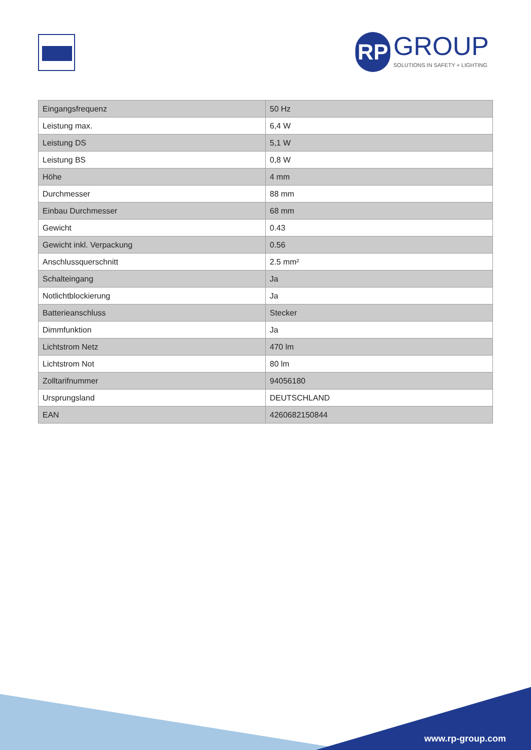RP GROUP SOLUTIONS IN SAFETY + LIGHTING
| Eingangsfrequenz | 50 Hz |
| Leistung max. | 6,4 W |
| Leistung DS | 5,1 W |
| Leistung BS | 0,8 W |
| Höhe | 4 mm |
| Durchmesser | 88 mm |
| Einbau Durchmesser | 68 mm |
| Gewicht | 0.43 |
| Gewicht inkl. Verpackung | 0.56 |
| Anschlussquerschnitt | 2.5 mm² |
| Schalteingang | Ja |
| Notlichtblockierung | Ja |
| Batterieanschluss | Stecker |
| Dimmfunktion | Ja |
| Lichtstrom Netz | 470 lm |
| Lichtstrom Not | 80 lm |
| Zolltarifnummer | 94056180 |
| Ursprungsland | DEUTSCHLAND |
| EAN | 4260682150844 |
www.rp-group.com